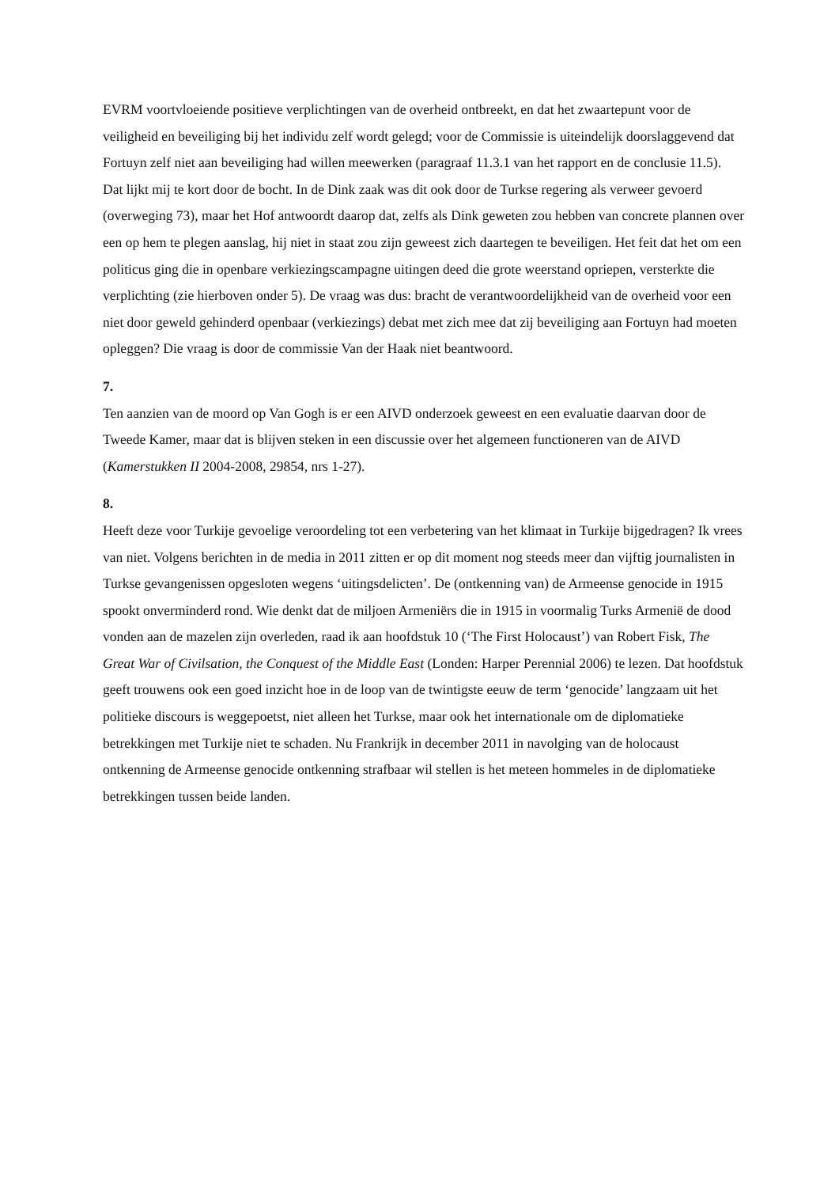EVRM voortvloeiende positieve verplichtingen van de overheid ontbreekt, en dat het zwaartepunt voor de veiligheid en beveiliging bij het individu zelf wordt gelegd; voor de Commissie is uiteindelijk doorslaggevend dat Fortuyn zelf niet aan beveiliging had willen meewerken (paragraaf 11.3.1 van het rapport en de conclusie 11.5). Dat lijkt mij te kort door de bocht. In de Dink zaak was dit ook door de Turkse regering als verweer gevoerd (overweging 73), maar het Hof antwoordt daarop dat, zelfs als Dink geweten zou hebben van concrete plannen over een op hem te plegen aanslag, hij niet in staat zou zijn geweest zich daartegen te beveiligen. Het feit dat het om een politicus ging die in openbare verkiezingscampagne uitingen deed die grote weerstand opriepen, versterkte die verplichting (zie hierboven onder 5). De vraag was dus: bracht de verantwoordelijkheid van de overheid voor een niet door geweld gehinderd openbaar (verkiezings) debat met zich mee dat zij beveiliging aan Fortuyn had moeten opleggen? Die vraag is door de commissie Van der Haak niet beantwoord.
7.
Ten aanzien van de moord op Van Gogh is er een AIVD onderzoek geweest en een evaluatie daarvan door de Tweede Kamer, maar dat is blijven steken in een discussie over het algemeen functioneren van de AIVD (Kamerstukken II 2004-2008, 29854, nrs 1-27).
8.
Heeft deze voor Turkije gevoelige veroordeling tot een verbetering van het klimaat in Turkije bijgedragen? Ik vrees van niet. Volgens berichten in de media in 2011 zitten er op dit moment nog steeds meer dan vijftig journalisten in Turkse gevangenissen opgesloten wegens ‘uitingsdelicten’. De (ontkenning van) de Armeense genocide in 1915 spookt onverminderd rond. Wie denkt dat de miljoen Armeniërs die in 1915 in voormalig Turks Armenië de dood vonden aan de mazelen zijn overleden, raad ik aan hoofdstuk 10 (‘The First Holocaust’) van Robert Fisk, The Great War of Civilsation, the Conquest of the Middle East (Londen: Harper Perennial 2006) te lezen. Dat hoofdstuk geeft trouwens ook een goed inzicht hoe in de loop van de twintigste eeuw de term ‘genocide’ langzaam uit het politieke discours is weggepoetst, niet alleen het Turkse, maar ook het internationale om de diplomatieke betrekkingen met Turkije niet te schaden. Nu Frankrijk in december 2011 in navolging van de holocaust ontkenning de Armeense genocide ontkenning strafbaar wil stellen is het meteen hommeles in de diplomatieke betrekkingen tussen beide landen.